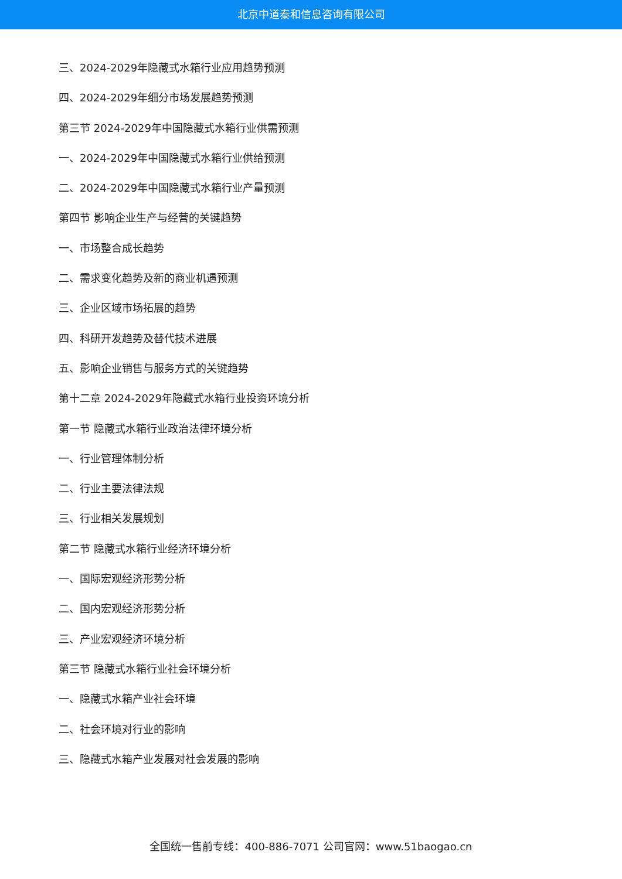北京中道泰和信息咨询有限公司
三、2024-2029年隐藏式水箱行业应用趋势预测
四、2024-2029年细分市场发展趋势预测
第三节 2024-2029年中国隐藏式水箱行业供需预测
一、2024-2029年中国隐藏式水箱行业供给预测
二、2024-2029年中国隐藏式水箱行业产量预测
第四节 影响企业生产与经营的关键趋势
一、市场整合成长趋势
二、需求变化趋势及新的商业机遇预测
三、企业区域市场拓展的趋势
四、科研开发趋势及替代技术进展
五、影响企业销售与服务方式的关键趋势
第十二章 2024-2029年隐藏式水箱行业投资环境分析
第一节 隐藏式水箱行业政治法律环境分析
一、行业管理体制分析
二、行业主要法律法规
三、行业相关发展规划
第二节 隐藏式水箱行业经济环境分析
一、国际宏观经济形势分析
二、国内宏观经济形势分析
三、产业宏观经济环境分析
第三节 隐藏式水箱行业社会环境分析
一、隐藏式水箱产业社会环境
二、社会环境对行业的影响
三、隐藏式水箱产业发展对社会发展的影响
全国统一售前专线：400-886-7071 公司官网：www.51baogao.cn